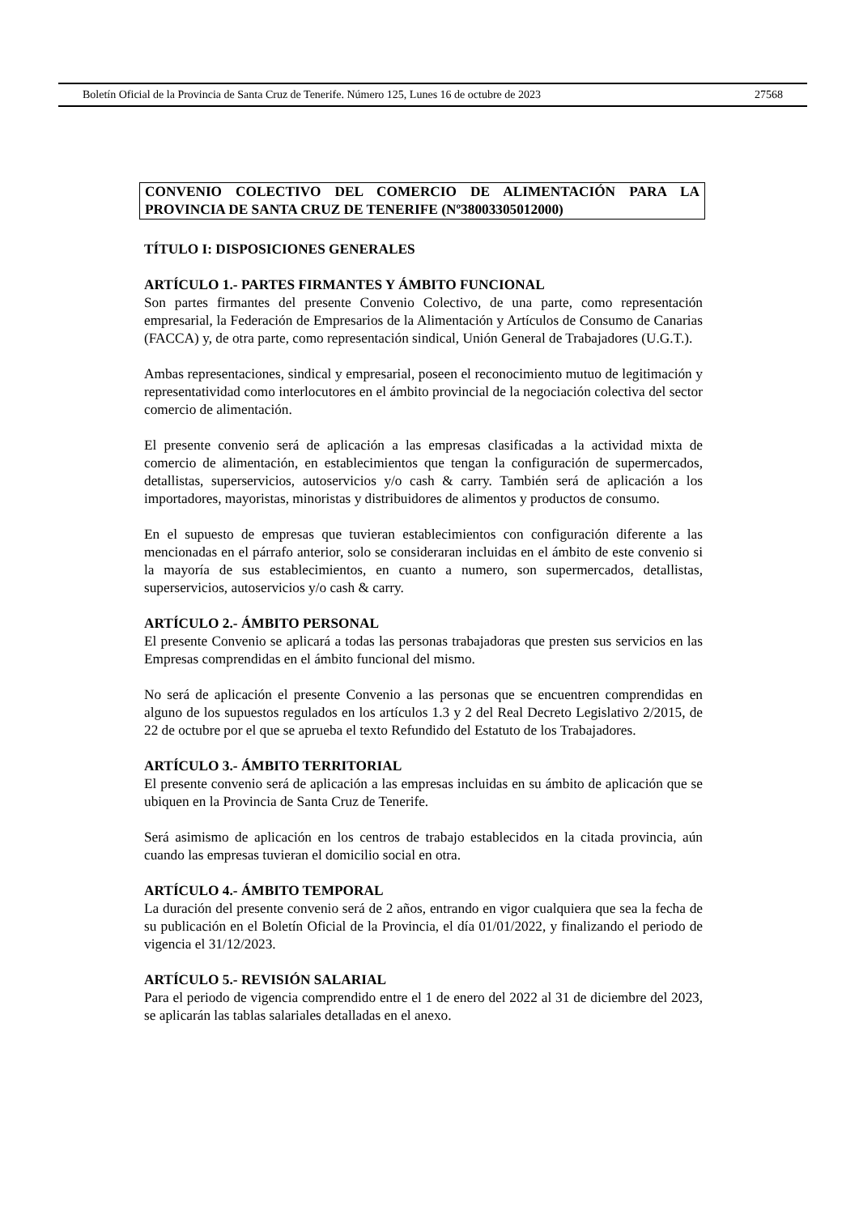Boletín Oficial de la Provincia de Santa Cruz de Tenerife. Número 125, Lunes 16 de octubre de 2023 27568
CONVENIO COLECTIVO DEL COMERCIO DE ALIMENTACIÓN PARA LA PROVINCIA DE SANTA CRUZ DE TENERIFE (Nº38003305012000)
TÍTULO I: DISPOSICIONES GENERALES
ARTÍCULO 1.- PARTES FIRMANTES Y ÁMBITO FUNCIONAL
Son partes firmantes del presente Convenio Colectivo, de una parte, como representación empresarial, la Federación de Empresarios de la Alimentación y Artículos de Consumo de Canarias (FACCA) y, de otra parte, como representación sindical, Unión General de Trabajadores (U.G.T.).
Ambas representaciones, sindical y empresarial, poseen el reconocimiento mutuo de legitimación y representatividad como interlocutores en el ámbito provincial de la negociación colectiva del sector comercio de alimentación.
El presente convenio será de aplicación a las empresas clasificadas a la actividad mixta de comercio de alimentación, en establecimientos que tengan la configuración de supermercados, detallistas, superservicios, autoservicios y/o cash & carry. También será de aplicación a los importadores, mayoristas, minoristas y distribuidores de alimentos y productos de consumo.
En el supuesto de empresas que tuvieran establecimientos con configuración diferente a las mencionadas en el párrafo anterior, solo se consideraran incluidas en el ámbito de este convenio si la mayoría de sus establecimientos, en cuanto a numero, son supermercados, detallistas, superservicios, autoservicios y/o cash & carry.
ARTÍCULO 2.- ÁMBITO PERSONAL
El presente Convenio se aplicará a todas las personas trabajadoras que presten sus servicios en las Empresas comprendidas en el ámbito funcional del mismo.
No será de aplicación el presente Convenio a las personas que se encuentren comprendidas en alguno de los supuestos regulados en los artículos 1.3 y 2 del Real Decreto Legislativo 2/2015, de 22 de octubre por el que se aprueba el texto Refundido del Estatuto de los Trabajadores.
ARTÍCULO 3.- ÁMBITO TERRITORIAL
El presente convenio será de aplicación a las empresas incluidas en su ámbito de aplicación que se ubiquen en la Provincia de Santa Cruz de Tenerife.
Será asimismo de aplicación en los centros de trabajo establecidos en la citada provincia, aún cuando las empresas tuvieran el domicilio social en otra.
ARTÍCULO 4.- ÁMBITO TEMPORAL
La duración del presente convenio será de 2 años, entrando en vigor cualquiera que sea la fecha de su publicación en el Boletín Oficial de la Provincia, el día 01/01/2022, y finalizando el periodo de vigencia el 31/12/2023.
ARTÍCULO 5.- REVISIÓN SALARIAL
Para el periodo de vigencia comprendido entre el 1 de enero del 2022 al 31 de diciembre del 2023, se aplicarán las tablas salariales detalladas en el anexo.